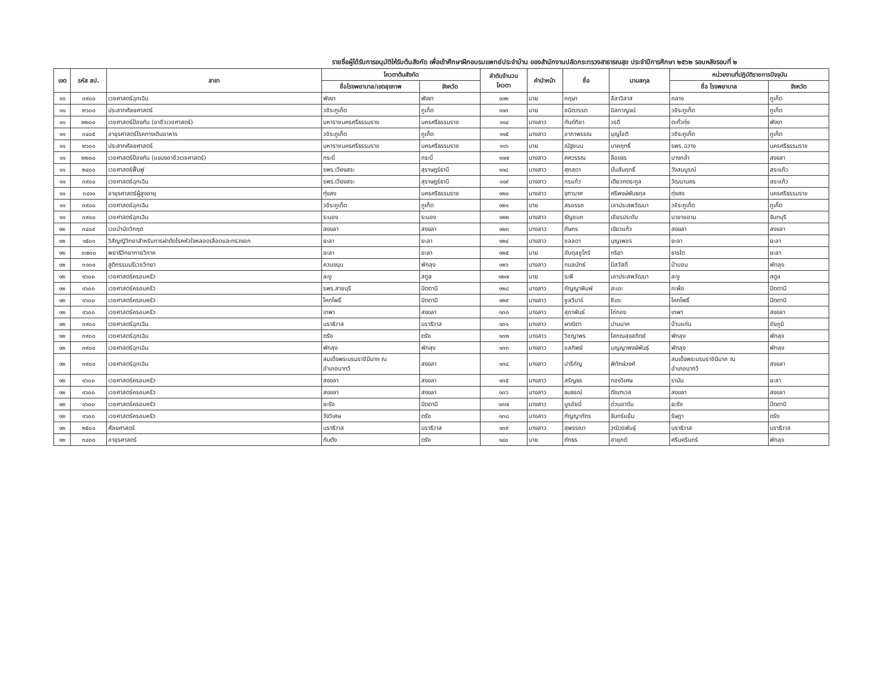รายชื่อผู้ได้รับการอนุมัติให้รับต้นสังกัด เพื่อเข้าศึกษาฝึกอบรมแพทย์ประจำบ้าน ของสำนักงานปลัดกระทรวงสาธารณสุข ประจำปีการศึกษา ๒๕๖๒ รอบหลังรอบที่ ๒
| เขต | รหัส สป. | สาขา | โควตาต้นสังกัด | | ลำดับจำนวน โควตา | คำนำหน้า | ชื่อ | นามสกุล | หน่วยงานที่ปฏิบัติราชการปัจจุบัน | |
| --- | --- | --- | --- | --- | --- | --- | --- | --- | --- | --- |
| | | | ชื่อโรงพยาบาล/เขตสุขภาพ | จังหวัด | | | | | ชื่อ โรงพยาบาล | จังหวัด |
| ๑๑ | ๓๙๐๐ | เวชศาสตร์ฉุกเฉิน | พังงา | พังงา | ๑๑๒ | นาย | กฤษา | ลีลาวิลาส | ถลาง | ภูเก็ต |
| ๑๑ | ๒๖๐๐ | ประสาทศัลยศาสตร์ | วชิระภูเก็ต | ภูเก็ต | ๑๑๓ | นาย | อนิตวรรต | นิลกาญจน์ | วชิระภูเก็ต | ภูเก็ต |
| ๑๑ | ๒๒๐๐ | เวชศาสตร์ป้องกัน (อาชีวเวชศาสตร์) | มหาราชนครศรีธรรมราช | นครศรีธรรมราช | ๑๑๔ | นางสาว | ทันต์ทิชา | วรดี | ตะกั่วทุ่ง | พังงา |
| ๑๑ | ๓๔๐๕ | อายุรศาสตร์โรคทางเดินอาหาร | วชิระภูเก็ต | ภูเก็ต | ๑๑๕ | นางสาว | อาภาพรรณ | บุญโชติ | วชิระภูเก็ต | ภูเก็ต |
| ๑๑ | ๒๖๐๐ | ประสาทศัลยศาสตร์ | มหาราชนครศรีธรรมราช | นครศรีธรรมราช | ๑๑๖ | นาย | ณัฐชนน | นาคฤทธิ์ | รพร.ฉวาง | นครศรีธรรมราช |
| ๑๑ | ๒๒๐๐ | เวชศาสตร์ป้องกัน (แขนงอาชีวเวชศาสตร์) | กระบี่ | กระบี่ | ๑๑๗ | นางสาว | ศศวรรณ | ลือขจร | บางกล่ำ | สงขลา |
| ๑๑ | ๒๔๐๐ | เวชศาสตร์ฟื้นฟู | รพร.เวียงสระ | สุราษฎร์ธานี | ๑๑๘ | นางสาว | ศุภสุดา | มั่นสัมฤทธิ์ | วังสมบูรณ์ | สระแก้ว |
| ๑๑ | ๓๙๐๐ | เวชศาสตร์ฉุกเฉิน | รพร.เวียงสระ | สุราษฎร์ธานี | ๑๑๙ | นางสาว | กรแก้ว | เตียวกตระกูล | วัฒนานคร | สระแก้ว |
| ๑๑ | ๓๔๑๑ | อายุรศาสตร์ผู้สูงอายุ | ทุ่งสง | นครศรีธรรมราช | ๑๒๐ | นางสาว | จุฑามาศ | ศรีพงษ์พันธกุล | ทุ่งสง | นครศรีธรรมราช |
| ๑๑ | ๓๙๐๐ | เวชศาสตร์ฉุกเฉิน | วชิระภูเก็ต | ภูเก็ต | ๑๒๑ | นาย | สรอรรถ | เลาประสพวัฒนา | วชิระภูเก็ต | ภูเก็ต |
| ๑๑ | ๓๙๐๐ | เวชศาสตร์ฉุกเฉิน | ระนอง | ระนอง | ๑๒๒ | นางสาว | ธัญชนก | เชียรประดับ | นายายอาม | จันทบุรี |
| ๑๒ | ๓๔๐๙ | เวชบำบัดวิกฤต | สงขลา | สงขลา | ๑๒๓ | นางสาว | ภัษกร | เขียวแก้ว | สงขลา | สงขลา |
| ๑๒ | ๑๕๐๑ | วิสัญญีวิทยาสำหรับการผ่าตัดโรคหัวใจหลอดเลือดและทรวงอก | ยะลา | ยะลา | ๑๒๔ | นางสาว | ชลลดา | บุญเพชร | ยะลา | ยะลา |
| ๑๒ | ๐๗๐๐ | พยาธิวิทยากายวิภาค | ยะลา | ยะลา | ๑๒๕ | นาย | อับดุลชูโกร์ | กริยา | ธารโต | ยะลา |
| ๑๒ | ๓๑๐๐ | สูติกรรมนรีเวชวิทยา | ควนขนุน | พัทลุง | ๑๒๖ | นางสาว | กมลนัทธ์ | มีสวัสดิ์ | ป่าบอน | พัทลุง |
| ๑๒ | ๑๖๐๐ | เวชศาสตร์ครอบครัว | ละงู | สตูล | ๑๒๗ | นาย | ระพี | เลาประสพวัฒนา | ละงู | สตูล |
| ๑๒ | ๑๖๐๐ | เวชศาสตร์ครอบครัว | รพร.สายบุรี | ปัตตานี | ๑๒๘ | นางสาว | กัญญาพิมพ์ | สะเอะ | กะพ้อ | ปัตตานี |
| ๑๒ | ๑๖๐๐ | เวชศาสตร์ครอบครัว | โคกโพธิ์ | ปัตตานี | ๑๒๙ | นางสาว | ซูลวีนาร์ | ซีเดะ | โคกโพธิ์ | ปัตตานี |
| ๑๒ | ๑๖๐๐ | เวชศาสตร์ครอบครัว | เทพา | สงขลา | ๑๓๐ | นางสาว | สุภาพันธ์ | ไถ่ทอง | เทพา | สงขลา |
| ๑๒ | ๓๙๐๐ | เวชศาสตร์ฉุกเฉิน | นราธิวาส | นราธิวาส | ๑๓๑ | นางสาว | ผาณิตา | ปานนาค | บ้านแท่น | ชัยภูมิ |
| ๑๒ | ๓๙๐๐ | เวชศาสตร์ฉุกเฉิน | ตรัง | ตรัง | ๑๓๒ | นางสาว | วิชญาพร | โสภณสุขสถิตย์ | พัทลุง | พัทลุง |
| ๑๒ | ๓๙๐๐ | เวชศาสตร์ฉุกเฉิน | พัทลุง | พัทลุง | ๑๓๓ | นางสาว | ชลทิพย์ | บุญญาพงษ์พันธุ์ | พัทลุง | พัทลุง |
| ๑๒ | ๓๙๐๐ | เวชศาสตร์ฉุกเฉิน | สมเด็จพระบรมราชินีนาถ ณ อำเภอนาทวี | สงขลา | ๑๓๔ | นางสาว | ปาริกัญ | พิทักษ์วงศ์ | สมเด็จพระบรมราชินีนาถ ณ อำเภอนาทวี | สงขลา |
| ๑๒ | ๑๖๐๐ | เวชศาสตร์ครอบครัว | สงขลา | สงขลา | ๑๓๕ | นางสาว | สรัญธร | ทองวิเศษ | รามัน | ยะลา |
| ๑๒ | ๑๖๐๐ | เวชศาสตร์ครอบครัว | สงขลา | สงขลา | ๑๓๖ | นางสาว | ธนธรณ์ | ตัณฑเวส | สงขลา | สงขลา |
| ๑๒ | ๑๖๐๐ | เวชศาสตร์ครอบครัว | ยะรัง | ปัตตานี | ๑๓๗ | นางสาว | นูรอัยมี่ | ด่วนอาดัม | ยะรัง | ปัตตานี |
| ๑๒ | ๑๖๐๐ | เวชศาสตร์ครอบครัว | วังวิเศษ | ตรัง | ๑๓๘ | นางสาว | กัญญาภัทร | จันทร์แย้ม | รัษฎา | ตรัง |
| ๑๒ | ๒๕๐๐ | ศัลยศาสตร์ | นราธิวาส | นราธิวาส | ๑๓๙ | นางสาว | สุพรรณา | วุฒิวรพันธุ์ | นราธิวาส | นราธิวาส |
| ๑๒ | ๓๔๐๐ | อายุรศาสตร์ | กันตัง | ตรัง | ๑๔๐ | นาย | ภัทธร | ฮายุกต์ | ศรีนครินทร์ | พัทลุง |